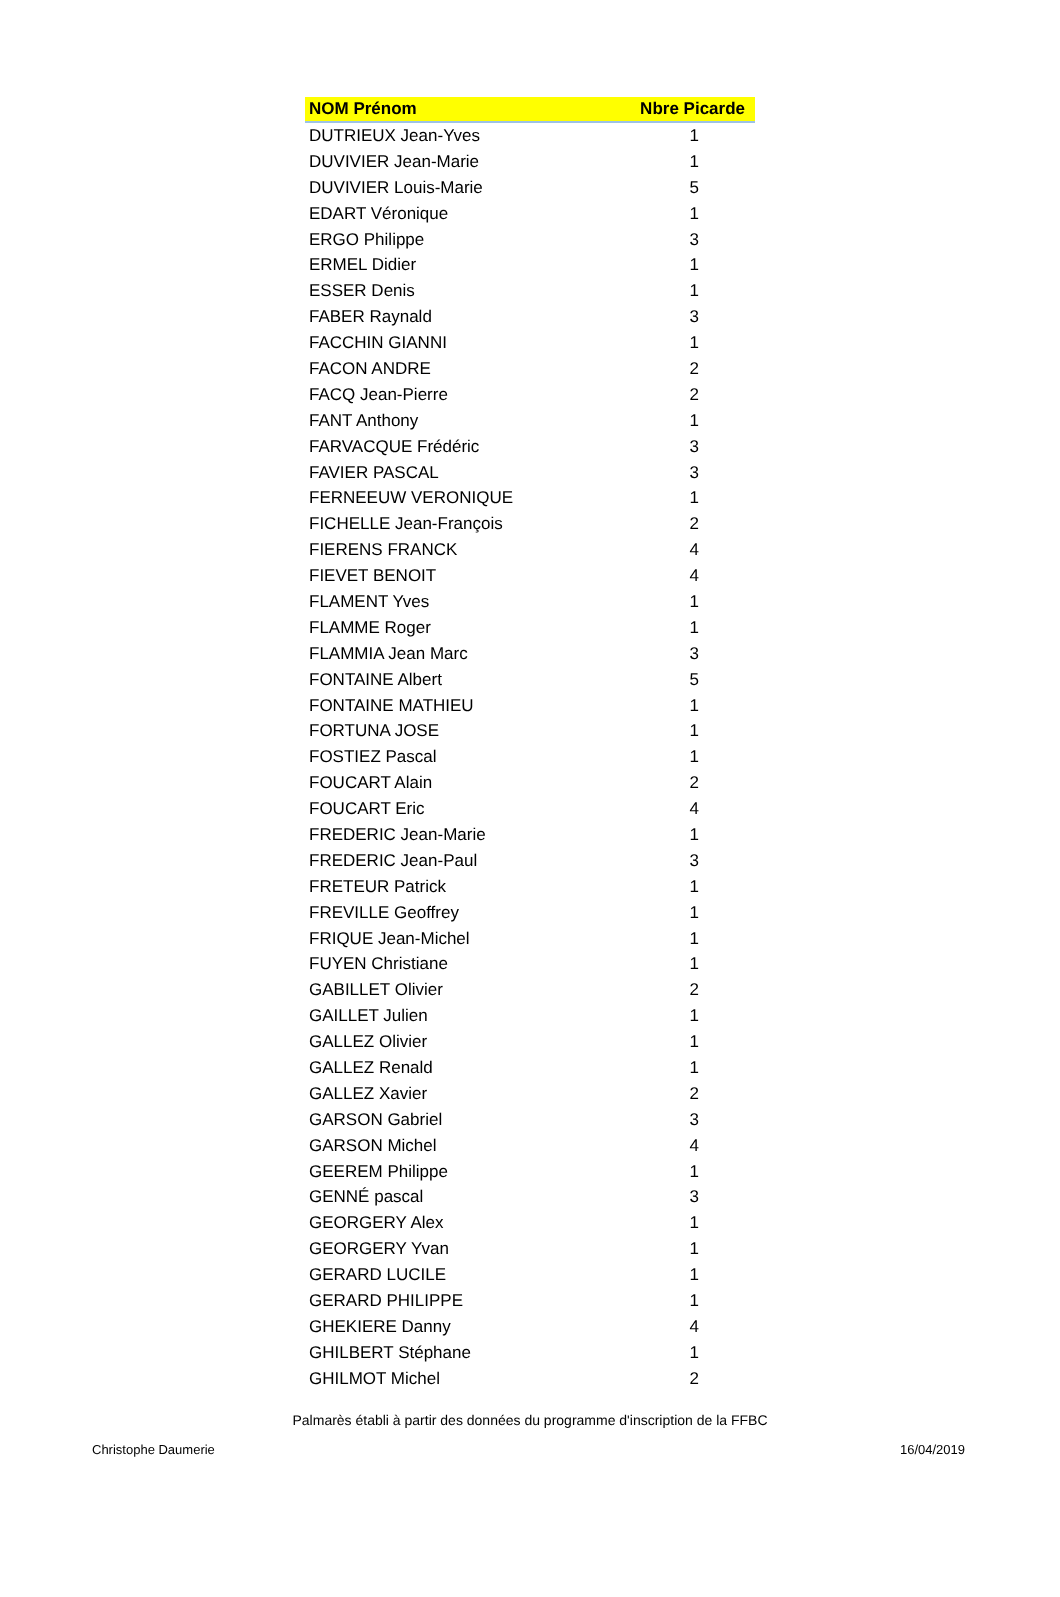| NOM Prénom | Nbre Picarde |
| --- | --- |
| DUTRIEUX Jean-Yves | 1 |
| DUVIVIER Jean-Marie | 1 |
| DUVIVIER Louis-Marie | 5 |
| EDART Véronique | 1 |
| ERGO Philippe | 3 |
| ERMEL Didier | 1 |
| ESSER Denis | 1 |
| FABER Raynald | 3 |
| FACCHIN GIANNI | 1 |
| FACON ANDRE | 2 |
| FACQ Jean-Pierre | 2 |
| FANT Anthony | 1 |
| FARVACQUE Frédéric | 3 |
| FAVIER PASCAL | 3 |
| FERNEEUW VERONIQUE | 1 |
| FICHELLE Jean-François | 2 |
| FIERENS FRANCK | 4 |
| FIEVET BENOIT | 4 |
| FLAMENT Yves | 1 |
| FLAMME Roger | 1 |
| FLAMMIA Jean Marc | 3 |
| FONTAINE Albert | 5 |
| FONTAINE MATHIEU | 1 |
| FORTUNA JOSE | 1 |
| FOSTIEZ Pascal | 1 |
| FOUCART Alain | 2 |
| FOUCART Eric | 4 |
| FREDERIC Jean-Marie | 1 |
| FREDERIC Jean-Paul | 3 |
| FRETEUR Patrick | 1 |
| FREVILLE Geoffrey | 1 |
| FRIQUE Jean-Michel | 1 |
| FUYEN Christiane | 1 |
| GABILLET Olivier | 2 |
| GAILLET Julien | 1 |
| GALLEZ Olivier | 1 |
| GALLEZ Renald | 1 |
| GALLEZ Xavier | 2 |
| GARSON Gabriel | 3 |
| GARSON Michel | 4 |
| GEEREM Philippe | 1 |
| GENNÉ pascal | 3 |
| GEORGERY Alex | 1 |
| GEORGERY Yvan | 1 |
| GERARD LUCILE | 1 |
| GERARD PHILIPPE | 1 |
| GHEKIERE Danny | 4 |
| GHILBERT Stéphane | 1 |
| GHILMOT Michel | 2 |
Palmarès établi à partir des données du programme d'inscription de la FFBC
Christophe Daumerie 16/04/2019